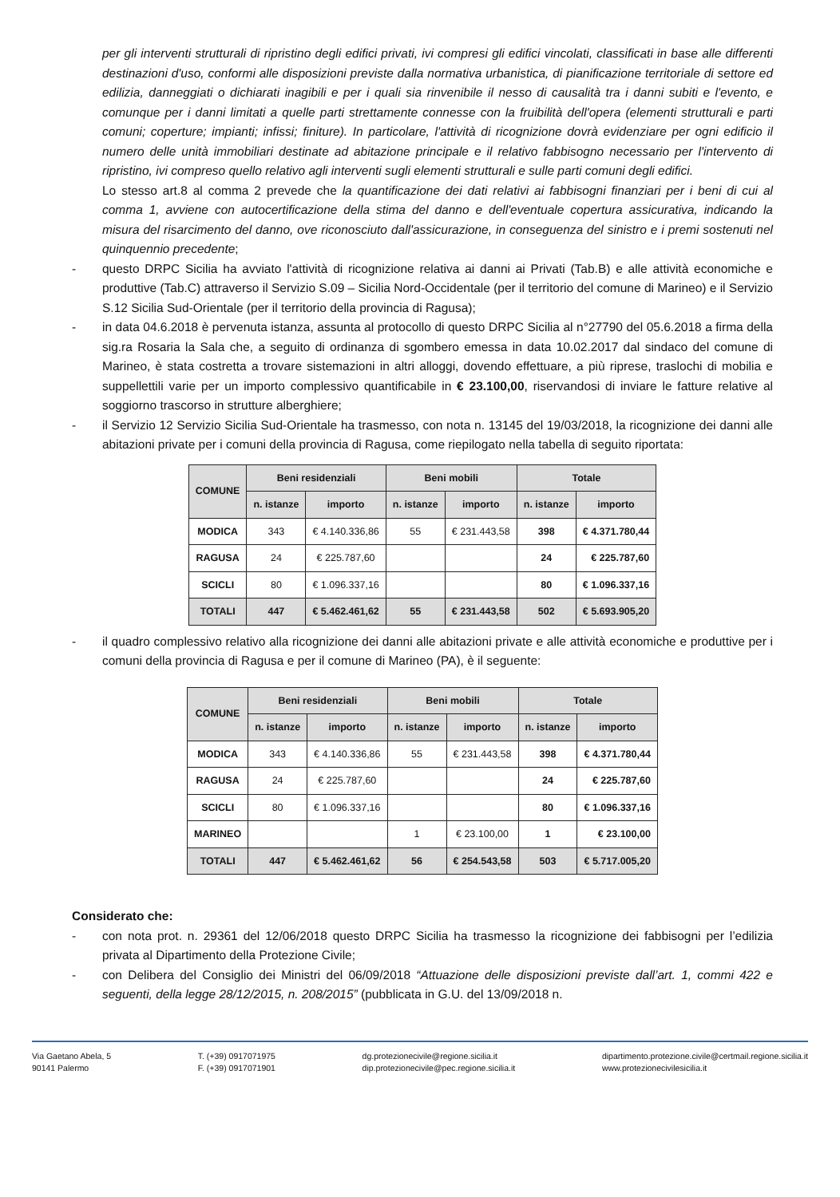per gli interventi strutturali di ripristino degli edifici privati, ivi compresi gli edifici vincolati, classificati in base alle differenti destinazioni d'uso, conformi alle disposizioni previste dalla normativa urbanistica, di pianificazione territoriale di settore ed edilizia, danneggiati o dichiarati inagibili e per i quali sia rinvenibile il nesso di causalità tra i danni subiti e l'evento, e comunque per i danni limitati a quelle parti strettamente connesse con la fruibilità dell'opera (elementi strutturali e parti comuni; coperture; impianti; infissi; finiture). In particolare, l'attività di ricognizione dovrà evidenziare per ogni edificio il numero delle unità immobiliari destinate ad abitazione principale e il relativo fabbisogno necessario per l'intervento di ripristino, ivi compreso quello relativo agli interventi sugli elementi strutturali e sulle parti comuni degli edifici.
Lo stesso art.8 al comma 2 prevede che la quantificazione dei dati relativi ai fabbisogni finanziari per i beni di cui al comma 1, avviene con autocertificazione della stima del danno e dell'eventuale copertura assicurativa, indicando la misura del risarcimento del danno, ove riconosciuto dall'assicurazione, in conseguenza del sinistro e i premi sostenuti nel quinquennio precedente;
- questo DRPC Sicilia ha avviato l'attività di ricognizione relativa ai danni ai Privati (Tab.B) e alle attività economiche e produttive (Tab.C) attraverso il Servizio S.09 – Sicilia Nord-Occidentale (per il territorio del comune di Marineo) e il Servizio S.12 Sicilia Sud-Orientale (per il territorio della provincia di Ragusa);
- in data 04.6.2018 è pervenuta istanza, assunta al protocollo di questo DRPC Sicilia al n°27790 del 05.6.2018 a firma della sig.ra Rosaria la Sala che, a seguito di ordinanza di sgombero emessa in data 10.02.2017 dal sindaco del comune di Marineo, è stata costretta a trovare sistemazioni in altri alloggi, dovendo effettuare, a più riprese, traslochi di mobilia e suppellettili varie per un importo complessivo quantificabile in € 23.100,00, riservandosi di inviare le fatture relative al soggiorno trascorso in strutture alberghiere;
- il Servizio 12 Servizio Sicilia Sud-Orientale ha trasmesso, con nota n. 13145 del 19/03/2018, la ricognizione dei danni alle abitazioni private per i comuni della provincia di Ragusa, come riepilogato nella tabella di seguito riportata:
| COMUNE | Beni residenziali | | Beni mobili | | Totale | |
| --- | --- | --- | --- | --- | --- | --- |
| | n. istanze | importo | n. istanze | importo | n. istanze | importo |
| MODICA | 343 | € 4.140.336,86 | 55 | € 231.443,58 | 398 | € 4.371.780,44 |
| RAGUSA | 24 | € 225.787,60 | | | 24 | € 225.787,60 |
| SCICLI | 80 | € 1.096.337,16 | | | 80 | € 1.096.337,16 |
| TOTALI | 447 | € 5.462.461,62 | 55 | € 231.443,58 | 502 | € 5.693.905,20 |
- il quadro complessivo relativo alla ricognizione dei danni alle abitazioni private e alle attività economiche e produttive per i comuni della provincia di Ragusa e per il comune di Marineo (PA), è il seguente:
| COMUNE | Beni residenziali | | Beni mobili | | Totale | |
| --- | --- | --- | --- | --- | --- | --- |
| | n. istanze | importo | n. istanze | importo | n. istanze | importo |
| MODICA | 343 | € 4.140.336,86 | 55 | € 231.443,58 | 398 | € 4.371.780,44 |
| RAGUSA | 24 | € 225.787,60 | | | 24 | € 225.787,60 |
| SCICLI | 80 | € 1.096.337,16 | | | 80 | € 1.096.337,16 |
| MARINEO | | | 1 | € 23.100,00 | 1 | € 23.100,00 |
| TOTALI | 447 | € 5.462.461,62 | 56 | € 254.543,58 | 503 | € 5.717.005,20 |
Considerato che:
- con nota prot. n. 29361 del 12/06/2018 questo DRPC Sicilia ha trasmesso la ricognizione dei fabbisogni per l’edilizia privata al Dipartimento della Protezione Civile;
- con Delibera del Consiglio dei Ministri del 06/09/2018 “Attuazione delle disposizioni previste dall’art. 1, commi 422 e seguenti, della legge 28/12/2015, n. 208/2015” (pubblicata in G.U. del 13/09/2018 n.
Via Gaetano Abela, 5
90141 Palermo
T. (+39) 0917071975
F. (+39) 0917071901
dg.protezionecivile@regione.sicilia.it
dip.protezionecivile@pec.regione.sicilia.it
dipartimento.protezione.civile@certmail.regione.sicilia.it
www.protezionecivilesicilia.it